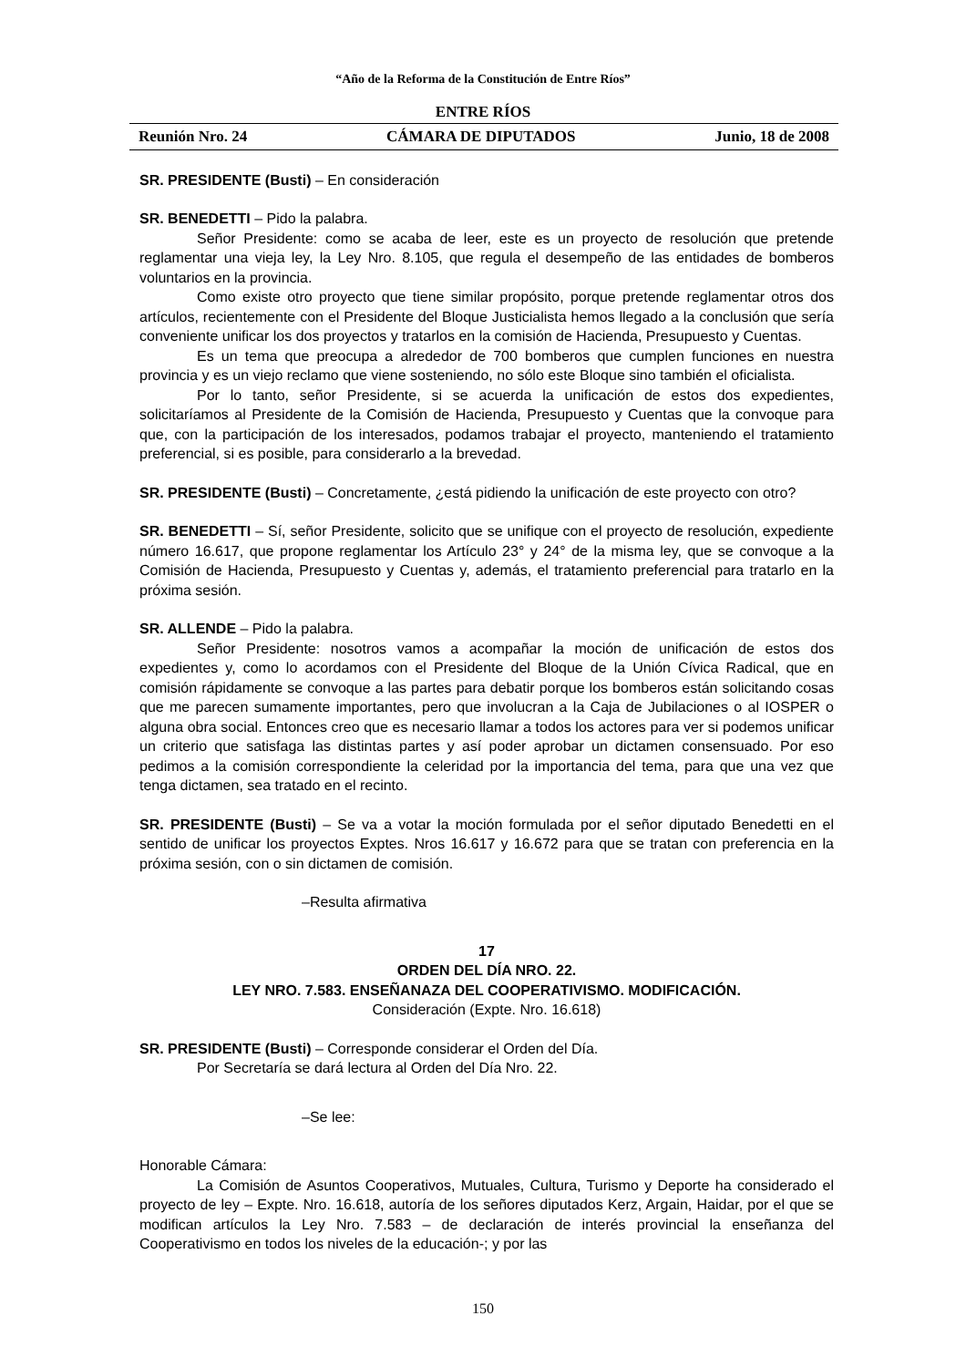“Año de la Reforma de la Constitución de Entre Ríos”
ENTRE RÍOS
Reunión Nro. 24 CÁMARA DE DIPUTADOS Junio, 18 de 2008
SR. PRESIDENTE (Busti) – En consideración
SR. BENEDETTI – Pido la palabra.
Señor Presidente: como se acaba de leer, este es un proyecto de resolución que pretende reglamentar una vieja ley, la Ley Nro. 8.105, que regula el desempeño de las entidades de bomberos voluntarios en la provincia.
Como existe otro proyecto que tiene similar propósito, porque pretende reglamentar otros dos artículos, recientemente con el Presidente del Bloque Justicialista hemos llegado a la conclusión que sería conveniente unificar los dos proyectos y tratarlos en la comisión de Hacienda, Presupuesto y Cuentas.
Es un tema que preocupa a alrededor de 700 bomberos que cumplen funciones en nuestra provincia y es un viejo reclamo que viene sosteniendo, no sólo este Bloque sino también el oficialista.
Por lo tanto, señor Presidente, si se acuerda la unificación de estos dos expedientes, solicitaríamos al Presidente de la Comisión de Hacienda, Presupuesto y Cuentas que la convoque para que, con la participación de los interesados, podamos trabajar el proyecto, manteniendo el tratamiento preferencial, si es posible, para considerarlo a la brevedad.
SR. PRESIDENTE (Busti) – Concretamente, ¿está pidiendo la unificación de este proyecto con otro?
SR. BENEDETTI – Sí, señor Presidente, solicito que se unifique con el proyecto de resolución, expediente número 16.617, que propone reglamentar los Artículo 23° y 24° de la misma ley, que se convoque a la Comisión de Hacienda, Presupuesto y Cuentas y, además, el tratamiento preferencial para tratarlo en la próxima sesión.
SR. ALLENDE – Pido la palabra.
Señor Presidente: nosotros vamos a acompañar la moción de unificación de estos dos expedientes y, como lo acordamos con el Presidente del Bloque de la Unión Cívica Radical, que en comisión rápidamente se convoque a las partes para debatir porque los bomberos están solicitando cosas que me parecen sumamente importantes, pero que involucran a la Caja de Jubilaciones o al IOSPER o alguna obra social. Entonces creo que es necesario llamar a todos los actores para ver si podemos unificar un criterio que satisfaga las distintas partes y así poder aprobar un dictamen consensuado. Por eso pedimos a la comisión correspondiente la celeridad por la importancia del tema, para que una vez que tenga dictamen, sea tratado en el recinto.
SR. PRESIDENTE (Busti) – Se va a votar la moción formulada por el señor diputado Benedetti en el sentido de unificar los proyectos Exptes. Nros 16.617 y 16.672 para que se tratan con preferencia en la próxima sesión, con o sin dictamen de comisión.
–Resulta afirmativa
17
ORDEN DEL DÍA NRO. 22.
LEY NRO. 7.583. ENSEÑANAZA DEL COOPERATIVISMO. MODIFICACIÓN.
Consideración (Expte. Nro. 16.618)
SR. PRESIDENTE (Busti) – Corresponde considerar el Orden del Día.
Por Secretaría se dará lectura al Orden del Día Nro. 22.
–Se lee:
Honorable Cámara:
La Comisión de Asuntos Cooperativos, Mutuales, Cultura, Turismo y Deporte ha considerado el proyecto de ley – Expte. Nro. 16.618, autoría de los señores diputados Kerz, Argain, Haidar, por el que se modifican artículos la Ley Nro. 7.583 – de declaración de interés provincial la enseñanza del Cooperativismo en todos los niveles de la educación-; y por las
150